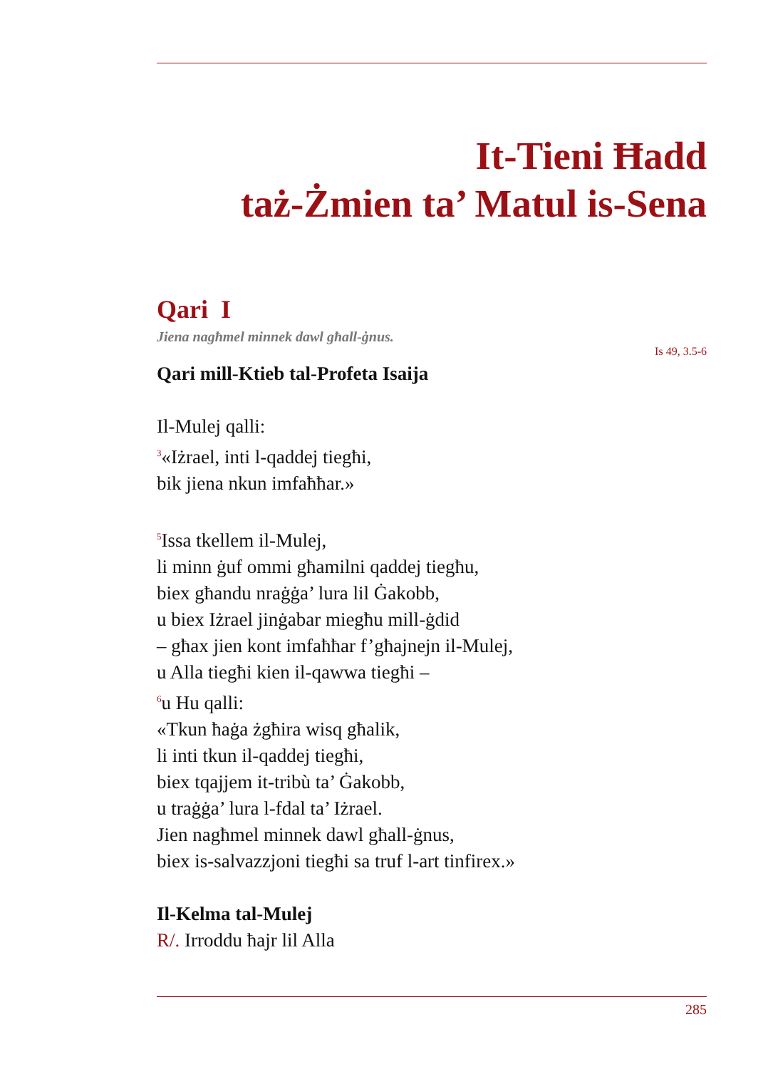It-Tieni Ħadd
taż-Żmien ta’ Matul is-Sena
Qari I
Jiena nagħmel minnek dawl għall-ġnus.
Is 49, 3.5-6
Qari mill-Ktieb tal-Profeta Isaija
Il-Mulej qalli:
<sup>3</sup> «Iżrael, inti l-qaddej tiegħi,
bik jiena nkun imfaħħar.»
<sup>5</sup> Issa tkellem il-Mulej,
li minn ġuf ommi għamilni qaddej tiegħu,
biex għandu nraġġa’ lura lil Ġakobb,
u biex Iżrael jinġabar miegħu mill-ġdid
– għax jien kont imfaħħar f’għajnejn il-Mulej,
u Alla tiegħi kien il-qawwa tiegħi –
<sup>6</sup> u Hu qalli:
«Tkun ħaġa żgħira wisq għalik,
li inti tkun il-qaddej tiegħi,
biex tqajjem it-tribù ta’ Ġakobb,
u traġġa’ lura l-fdal ta’ Iżrael.
Jien nagħmel minnek dawl għall-ġnus,
biex is-salvazzjoni tiegħi sa truf l-art tinfirex.»
Il-Kelma tal-Mulej
R/. Irroddu ħajr lil Alla
285